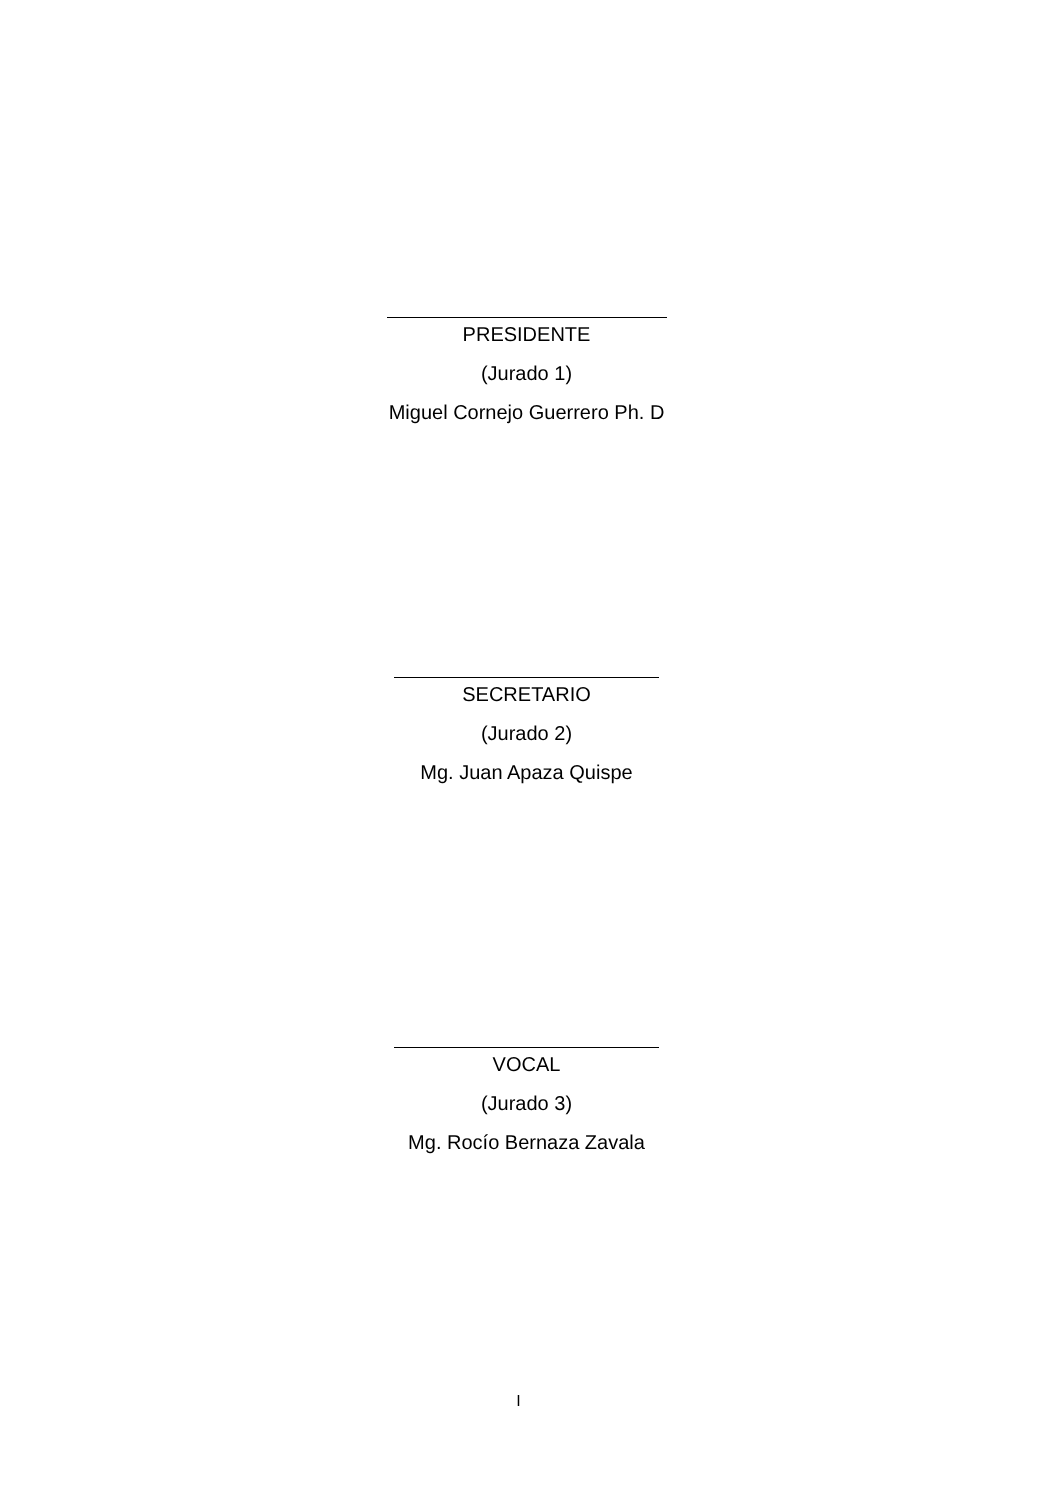PRESIDENTE
(Jurado 1)
Miguel Cornejo Guerrero Ph. D
SECRETARIO
(Jurado 2)
Mg. Juan Apaza Quispe
VOCAL
(Jurado 3)
Mg. Rocío Bernaza Zavala
I